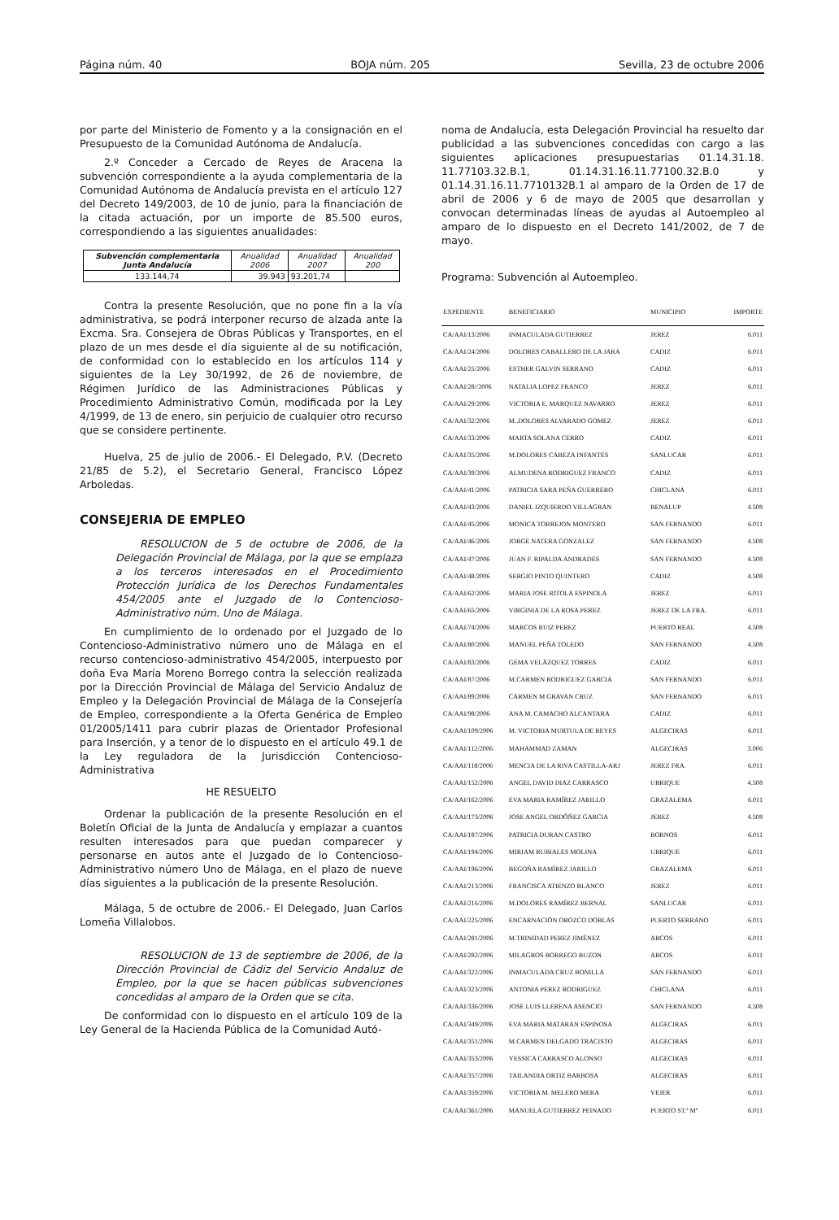Página núm. 40 BOJA núm. 205 Sevilla, 23 de octubre 2006
por parte del Ministerio de Fomento y a la consignación en el Presupuesto de la Comunidad Autónoma de Andalucía.
2.º Conceder a Cercado de Reyes de Aracena la subvención correspondiente a la ayuda complementaria de la Comunidad Autónoma de Andalucía prevista en el artículo 127 del Decreto 149/2003, de 10 de junio, para la financiación de la citada actuación, por un importe de 85.500 euros, correspondiendo a las siguientes anualidades:
| Subvención complementaria Junta Andalucía | Anualidad 2006 | Anualidad 2007 | Anualidad 200 |
| --- | --- | --- | --- |
| 133.144,74 | 39.943 | 93.201,74 | |
Contra la presente Resolución, que no pone fin a la vía administrativa, se podrá interponer recurso de alzada ante la Excma. Sra. Consejera de Obras Públicas y Transportes, en el plazo de un mes desde el día siguiente al de su notificación, de conformidad con lo establecido en los artículos 114 y siguientes de la Ley 30/1992, de 26 de noviembre, de Régimen Jurídico de las Administraciones Públicas y Procedimiento Administrativo Común, modificada por la Ley 4/1999, de 13 de enero, sin perjuicio de cualquier otro recurso que se considere pertinente.
Huelva, 25 de julio de 2006.- El Delegado, P.V. (Decreto 21/85 de 5.2), el Secretario General, Francisco López Arboledas.
CONSEJERIA DE EMPLEO
RESOLUCION de 5 de octubre de 2006, de la Delegación Provincial de Málaga, por la que se emplaza a los terceros interesados en el Procedimiento Protección Jurídica de los Derechos Fundamentales 454/2005 ante el Juzgado de lo Contencioso-Administrativo núm. Uno de Málaga.
En cumplimiento de lo ordenado por el Juzgado de lo Contencioso-Administrativo número uno de Málaga en el recurso contencioso-administrativo 454/2005, interpuesto por doña Eva María Moreno Borrego contra la selección realizada por la Dirección Provincial de Málaga del Servicio Andaluz de Empleo y la Delegación Provincial de Málaga de la Consejería de Empleo, correspondiente a la Oferta Genérica de Empleo 01/2005/1411 para cubrir plazas de Orientador Profesional para Inserción, y a tenor de lo dispuesto en el artículo 49.1 de la Ley reguladora de la Jurisdicción Contencioso-Administrativa
HE RESUELTO
Ordenar la publicación de la presente Resolución en el Boletín Oficial de la Junta de Andalucía y emplazar a cuantos resulten interesados para que puedan comparecer y personarse en autos ante el Juzgado de lo Contencioso-Administrativo número Uno de Málaga, en el plazo de nueve días siguientes a la publicación de la presente Resolución.
Málaga, 5 de octubre de 2006.- El Delegado, Juan Carlos Lomeña Villalobos.
RESOLUCION de 13 de septiembre de 2006, de la Dirección Provincial de Cádiz del Servicio Andaluz de Empleo, por la que se hacen públicas subvenciones concedidas al amparo de la Orden que se cita.
De conformidad con lo dispuesto en el artículo 109 de la Ley General de la Hacienda Pública de la Comunidad Autó-
noma de Andalucía, esta Delegación Provincial ha resuelto dar publicidad a las subvenciones concedidas con cargo a las siguientes aplicaciones presupuestarias 01.14.31.18. 11.77103.32.B.1, 01.14.31.16.11.77100.32.B.0 y 01.14.31.16.11.7710132B.1 al amparo de la Orden de 17 de abril de 2006 y 6 de mayo de 2005 que desarrollan y convocan determinadas líneas de ayudas al Autoempleo al amparo de lo dispuesto en el Decreto 141/2002, de 7 de mayo.
Programa: Subvención al Autoempleo.
| EXPEDIENTE | BENEFICIARIO | MUNICIPIO | IMPORTE |
| --- | --- | --- | --- |
| CA/AAI/13/2006 | INMACULADA GUTIERREZ | JEREZ | 6.011 |
| CA/AAI/24/2006 | DOLORES CABALLERO DE LA JARA | CADIZ | 6.011 |
| CA/AAI/25/2006 | ESTHER GALVIN SERRANO | CADIZ | 6.011 |
| CA/AAI/28//2006 | NATALIA LOPEZ FRANCO | JEREZ | 6.011 |
| CA/AAI/29/2006 | VICTORIA E. MARQUEZ NAVARRO | JEREZ | 6.011 |
| CA/AAI/32/2006 | M..DOLORES ALVARADO GOMEZ | JEREZ | 6.011 |
| CA/AAI/33/2006 | MARTA SOLANA CERRO | CADIZ | 6.011 |
| CA/AAI/35/2006 | M.DOLORES CABEZA INFANTES | SANLUCAR | 6.011 |
| CA/AAI/39/2006 | ALMUDENA RODRIGUEZ FRANCO | CADIZ | 6.011 |
| CA/AAI/41/2006 | PATRICIA SARA PEÑA GUERRERO | CHICLANA | 6.011 |
| CA/AAI/43/2006 | DANIEL IZQUIERDO VILLAGRAN | BENALUP | 4.508 |
| CA/AAI/45/2006 | MONICA TORREJON MONTERO | SAN FERNANDO | 6.011 |
| CA/AAI/46/2006 | JORGE NATERA GONZALEZ | SAN FERNANDO | 4.508 |
| CA/AAI/47/2006 | JUAN F. RIPALDA ANDRADES | SAN FERNANDO | 4.508 |
| CA/AAI/48/2006 | SERGIO PINTO QUINTERO | CADIZ | 4.508 |
| CA/AAI/62/2006 | MARIA JOSE RITOLA ESPINOLA | JEREZ | 6.011 |
| CA/AAI/65/2006 | VIRGINIA DE LA ROSA PEREZ | JEREZ DE LA FRA. | 6.011 |
| CA/AAI/74/2006 | MARCOS RUIZ PEREZ | PUERTO REAL | 4.508 |
| CA/AAI/80/2006 | MANUEL PEÑA TOLEDO | SAN FERNANDO | 4.508 |
| CA/AAI/83/2006 | GEMA VELÁZQUEZ TORRES | CADIZ | 6.011 |
| CA/AAI/87/2006 | M.CARMEN RODRIGUEZ GARCIA | SAN FERNANDO | 6.011 |
| CA/AAI/89/2006 | CARMEN M GRAVAN CRUZ | SAN FERNANDO | 6.011 |
| CA/AAI/98/2006 | ANA M. CAMACHO ALCANTARA | CADIZ | 6.011 |
| CA/AAI/109/2006 | M. VICTORIA MURTULA DE REYES | ALGECIRAS | 6.011 |
| CA/AAI/112/2006 | MAHAMMAD ZAMAN | ALGECIRAS | 3.006 |
| CA/AAI/118/2006 | MENCIA DE LA RIVA CASTILLA-ARJ | JEREZ FRA. | 6.011 |
| CA/AAI/152/2006 | ANGEL DAVID DIAZ CARRASCO | UBRIQUE | 4.508 |
| CA/AAI/162/2006 | EVA MARIA RAMÍREZ JARILLO | GRAZALEMA | 6.011 |
| CA/AAI/173/2006 | JOSE ANGEL ORDÓÑEZ GARCIA | JEREZ | 4.508 |
| CA/AAI/187/2006 | PATRICIA DURAN CASTRO | BORNOS | 6.011 |
| CA/AAI/194/2006 | MIRIAM RUBIALES MOLINA | UBRIQUE | 6.011 |
| CA/AAI/196/2006 | BEGOÑA RAMÍREZ JARILLO | GRAZALEMA | 6.011 |
| CA/AAI/213/2006 | FRANCISCA ATIENZO BLANCO | JEREZ | 6.011 |
| CA/AAI/216/2006 | M.DOLORES RAMÍREZ BERNAL | SANLUCAR | 6.011 |
| CA/AAI/225/2006 | ENCARNACIÓN OROZCO DOBLAS | PUERTO SERRANO | 6.011 |
| CA/AAI/281/2006 | M.TRINIDAD PEREZ JIMÉNEZ | ARCOS | 6.011 |
| CA/AAI/282/2006 | MILAGROS BORREGO BUZON | ARCOS | 6.011 |
| CA/AAI/322/2006 | INMACULADA CRUZ BONILLA | SAN FERNANDO | 6.011 |
| CA/AAI/323/2006 | ANTONIA PEREZ RODRIGUEZ | CHICLANA | 6.011 |
| CA/AAI/336/2006 | JOSE LUIS LLERENA ASENCIO | SAN FERNANDO | 4.508 |
| CA/AAI/349/2006 | EVA MARIA MATARAN ESPINOSA | ALGECIRAS | 6.011 |
| CA/AAI/351/2006 | M.CARMEN DELGADO TRACISTO | ALGECIRAS | 6.011 |
| CA/AAI/353/2006 | YESSICA CARRASCO ALONSO | ALGECIRAS | 6.011 |
| CA/AAI/357/2006 | TAILANDIA ORTIZ BARBOSA | ALGECIRAS | 6.011 |
| CA/AAI/359/2006 | VICTORIA M. MELERO MERA | VEJER | 6.011 |
| CA/AAI/361/2006 | MANUELA GUTIERREZ PEINADO | PUERTO ST.ª Mª | 6.011 |